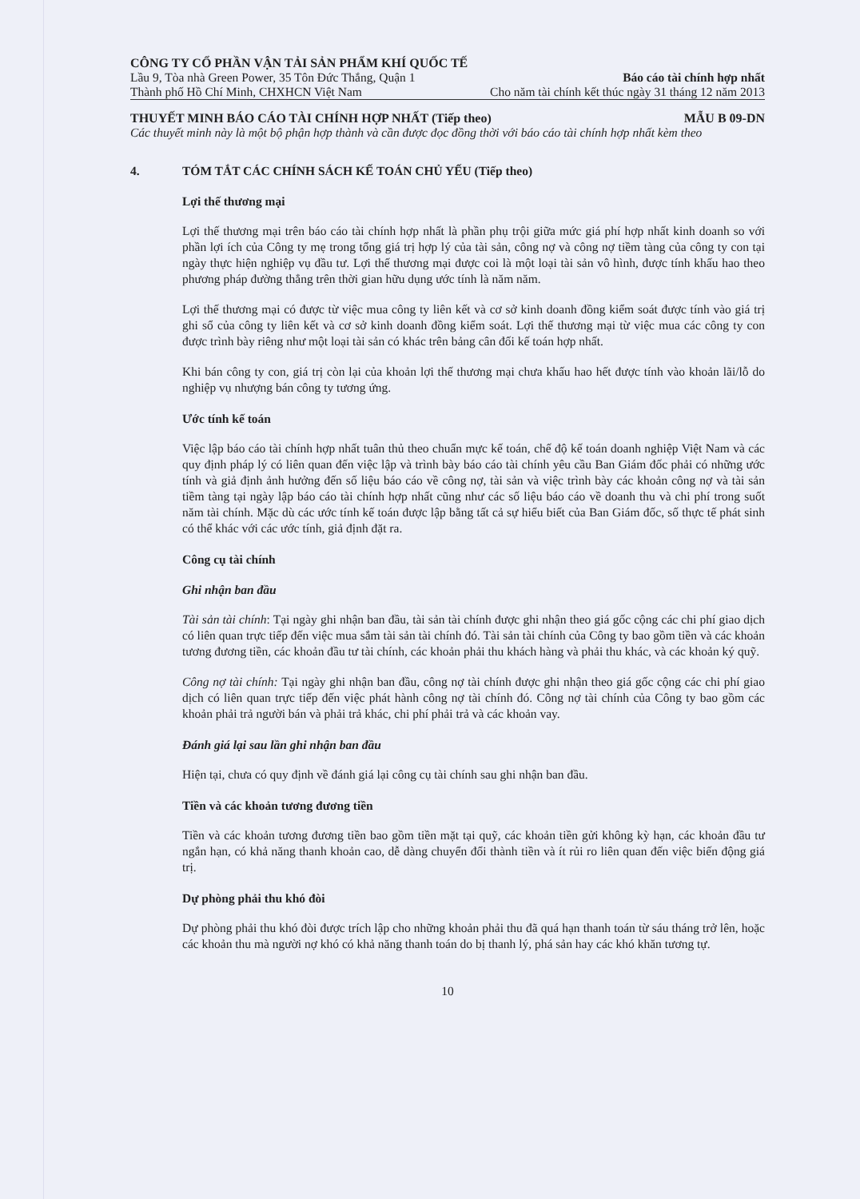CÔNG TY CỔ PHẦN VẬN TẢI SẢN PHẨM KHÍ QUỐC TẾ
Lầu 9, Tòa nhà Green Power, 35 Tôn Đức Thắng, Quận 1 Báo cáo tài chính hợp nhất
Thành phố Hồ Chí Minh, CHXHCN Việt Nam Cho năm tài chính kết thúc ngày 31 tháng 12 năm 2013
THUYẾT MINH BÁO CÁO TÀI CHÍNH HỢP NHẤT (Tiếp theo) MẪU B 09-DN
Các thuyết minh này là một bộ phận hợp thành và cần được đọc đồng thời với báo cáo tài chính hợp nhất kèm theo
4. TÓM TẮT CÁC CHÍNH SÁCH KẾ TOÁN CHỦ YẾU (Tiếp theo)
Lợi thế thương mại
Lợi thế thương mại trên báo cáo tài chính hợp nhất là phần phụ trội giữa mức giá phí hợp nhất kinh doanh so với phần lợi ích của Công ty mẹ trong tổng giá trị hợp lý của tài sản, công nợ và công nợ tiềm tàng của công ty con tại ngày thực hiện nghiệp vụ đầu tư. Lợi thế thương mại được coi là một loại tài sản vô hình, được tính khấu hao theo phương pháp đường thẳng trên thời gian hữu dụng ước tính là năm năm.
Lợi thế thương mại có được từ việc mua công ty liên kết và cơ sở kinh doanh đồng kiểm soát được tính vào giá trị ghi sổ của công ty liên kết và cơ sở kinh doanh đồng kiểm soát. Lợi thế thương mại từ việc mua các công ty con được trình bày riêng như một loại tài sản có khác trên bảng cân đối kế toán hợp nhất.
Khi bán công ty con, giá trị còn lại của khoản lợi thế thương mại chưa khấu hao hết được tính vào khoản lãi/lỗ do nghiệp vụ nhượng bán công ty tương ứng.
Ước tính kế toán
Việc lập báo cáo tài chính hợp nhất tuân thủ theo chuẩn mực kế toán, chế độ kế toán doanh nghiệp Việt Nam và các quy định pháp lý có liên quan đến việc lập và trình bày báo cáo tài chính yêu cầu Ban Giám đốc phải có những ước tính và giả định ảnh hưởng đến số liệu báo cáo về công nợ, tài sản và việc trình bày các khoản công nợ và tài sản tiềm tàng tại ngày lập báo cáo tài chính hợp nhất cũng như các số liệu báo cáo về doanh thu và chi phí trong suốt năm tài chính. Mặc dù các ước tính kế toán được lập bằng tất cả sự hiểu biết của Ban Giám đốc, số thực tế phát sinh có thể khác với các ước tính, giả định đặt ra.
Công cụ tài chính
Ghi nhận ban đầu
Tài sản tài chính: Tại ngày ghi nhận ban đầu, tài sản tài chính được ghi nhận theo giá gốc cộng các chi phí giao dịch có liên quan trực tiếp đến việc mua sắm tài sản tài chính đó. Tài sản tài chính của Công ty bao gồm tiền và các khoản tương đương tiền, các khoản đầu tư tài chính, các khoản phải thu khách hàng và phải thu khác, và các khoản ký quỹ.
Công nợ tài chính: Tại ngày ghi nhận ban đầu, công nợ tài chính được ghi nhận theo giá gốc cộng các chi phí giao dịch có liên quan trực tiếp đến việc phát hành công nợ tài chính đó. Công nợ tài chính của Công ty bao gồm các khoản phải trả người bán và phải trả khác, chi phí phải trả và các khoản vay.
Đánh giá lại sau lần ghi nhận ban đầu
Hiện tại, chưa có quy định về đánh giá lại công cụ tài chính sau ghi nhận ban đầu.
Tiền và các khoản tương đương tiền
Tiền và các khoản tương đương tiền bao gồm tiền mặt tại quỹ, các khoản tiền gửi không kỳ hạn, các khoản đầu tư ngắn hạn, có khả năng thanh khoản cao, dễ dàng chuyển đổi thành tiền và ít rủi ro liên quan đến việc biến động giá trị.
Dự phòng phải thu khó đòi
Dự phòng phải thu khó đòi được trích lập cho những khoản phải thu đã quá hạn thanh toán từ sáu tháng trở lên, hoặc các khoản thu mà người nợ khó có khả năng thanh toán do bị thanh lý, phá sản hay các khó khăn tương tự.
10